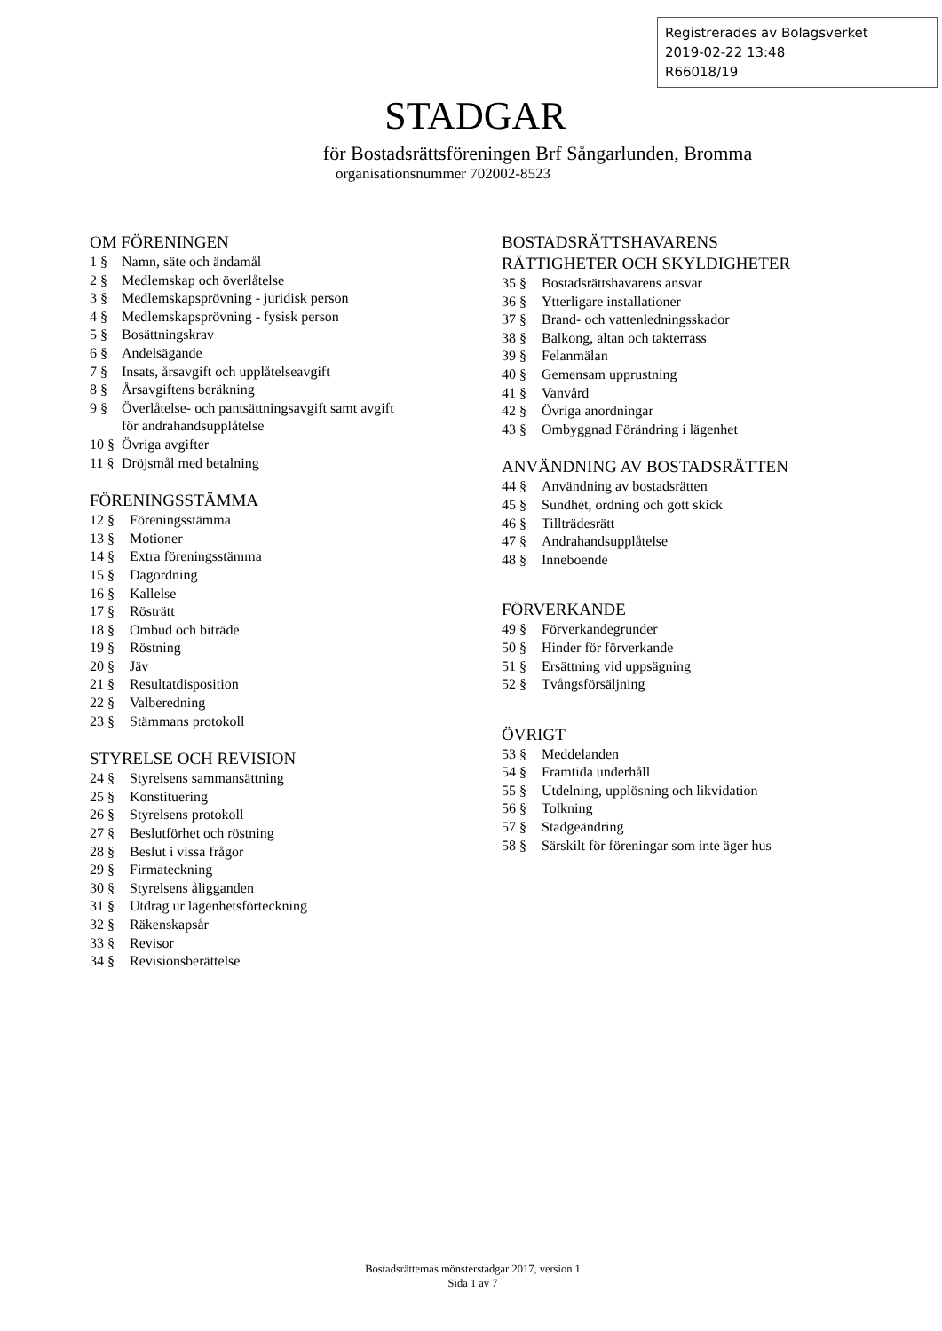Registrerades av Bolagsverket
2019-02-22 13:48
R66018/19
STADGAR
för Bostadsrättsföreningen Brf Sångarlunden, Bromma
organisationsnummer 702002-8523
OM FÖRENINGEN
1 § Namn, säte och ändamål
2 § Medlemskap och överlåtelse
3 § Medlemskapsprövning - juridisk person
4 § Medlemskapsprövning - fysisk person
5 § Bosättningskrav
6 § Andelsägande
7 § Insats, årsavgift och upplåtelseavgift
8 § Årsavgiftens beräkning
9 § Överlåtelse- och pantsättningsavgift samt avgift
för andrahandsupplåtelse
10 § Övriga avgifter
11 § Dröjsmål med betalning
FÖRENINGSSTÄMMA
12 § Föreningsstämma
13 § Motioner
14 § Extra föreningsstämma
15 § Dagordning
16 § Kallelse
17 § Rösträtt
18 § Ombud och biträde
19 § Röstning
20 § Jäv
21 § Resultatdisposition
22 § Valberedning
23 § Stämmans protokoll
STYRELSE OCH REVISION
24 § Styrelsens sammansättning
25 § Konstituering
26 § Styrelsens protokoll
27 § Beslutförhet och röstning
28 § Beslut i vissa frågor
29 § Firmateckning
30 § Styrelsens åligganden
31 § Utdrag ur lägenhetsförteckning
32 § Räkenskapsår
33 § Revisor
34 § Revisionsberättelse
BOSTADSRÄTTSHAVARENS
RÄTTIGHETER OCH SKYLDIGHETER
35 § Bostadsrättshavarens ansvar
36 § Ytterligare installationer
37 § Brand- och vattenledningsskador
38 § Balkong, altan och takterrass
39 § Felanmälan
40 § Gemensam upprustning
41 § Vanvård
42 § Övriga anordningar
43 § Ombyggnad Förändring i lägenhet
ANVÄNDNING AV BOSTADSRÄTTEN
44 § Användning av bostadsrätten
45 § Sundhet, ordning och gott skick
46 § Tillträdesrätt
47 § Andrahandsupplåtelse
48 § Inneboende
FÖRVERKANDE
49 § Förverkandegrunder
50 § Hinder för förverkande
51 § Ersättning vid uppsägning
52 § Tvångsförsäljning
ÖVRIGT
53 § Meddelanden
54 § Framtida underhåll
55 § Utdelning, upplösning och likvidation
56 § Tolkning
57 § Stadgeändring
58 § Särskilt för föreningar som inte äger hus
Bostadsrätternas mönsterstadgar 2017, version 1
Sida 1 av 7